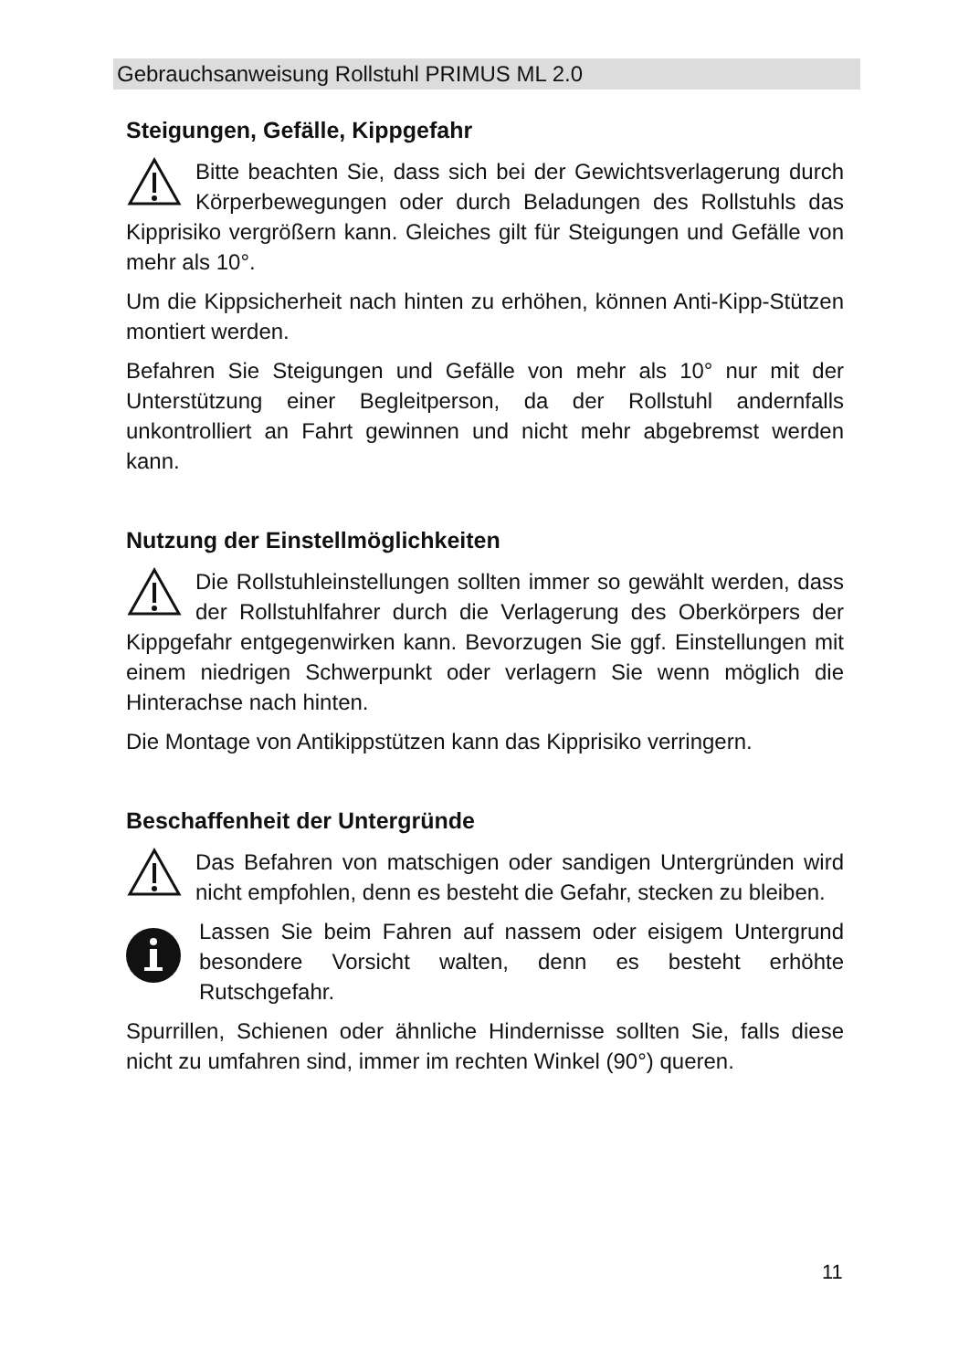Gebrauchsanweisung Rollstuhl PRIMUS ML 2.0
Steigungen, Gefälle, Kippgefahr
Bitte beachten Sie, dass sich bei der Gewichtsverlagerung durch Körperbewegungen oder durch Beladungen des Rollstuhls das Kipprisiko vergrößern kann. Gleiches gilt für Steigungen und Gefälle von mehr als 10°.
Um die Kippsicherheit nach hinten zu erhöhen, können Anti-Kipp-Stützen montiert werden.
Befahren Sie Steigungen und Gefälle von mehr als 10° nur mit der Unterstützung einer Begleitperson, da der Rollstuhl andernfalls unkontrolliert an Fahrt gewinnen und nicht mehr abgebremst werden kann.
Nutzung der Einstellmöglichkeiten
Die Rollstuhleinstellungen sollten immer so gewählt werden, dass der Rollstuhlfahrer durch die Verlagerung des Oberkörpers der Kippgefahr entgegenwirken kann. Bevorzugen Sie ggf. Einstellungen mit einem niedrigen Schwerpunkt oder verlagern Sie wenn möglich die Hinterachse nach hinten.
Die Montage von Antikippstützen kann das Kipprisiko verringern.
Beschaffenheit der Untergründe
Das Befahren von matschigen oder sandigen Untergründen wird nicht empfohlen, denn es besteht die Gefahr, stecken zu bleiben.
Lassen Sie beim Fahren auf nassem oder eisigem Untergrund besondere Vorsicht walten, denn es besteht erhöhte Rutschgefahr.
Spurrillen, Schienen oder ähnliche Hindernisse sollten Sie, falls diese nicht zu umfahren sind, immer im rechten Winkel (90°) queren.
11